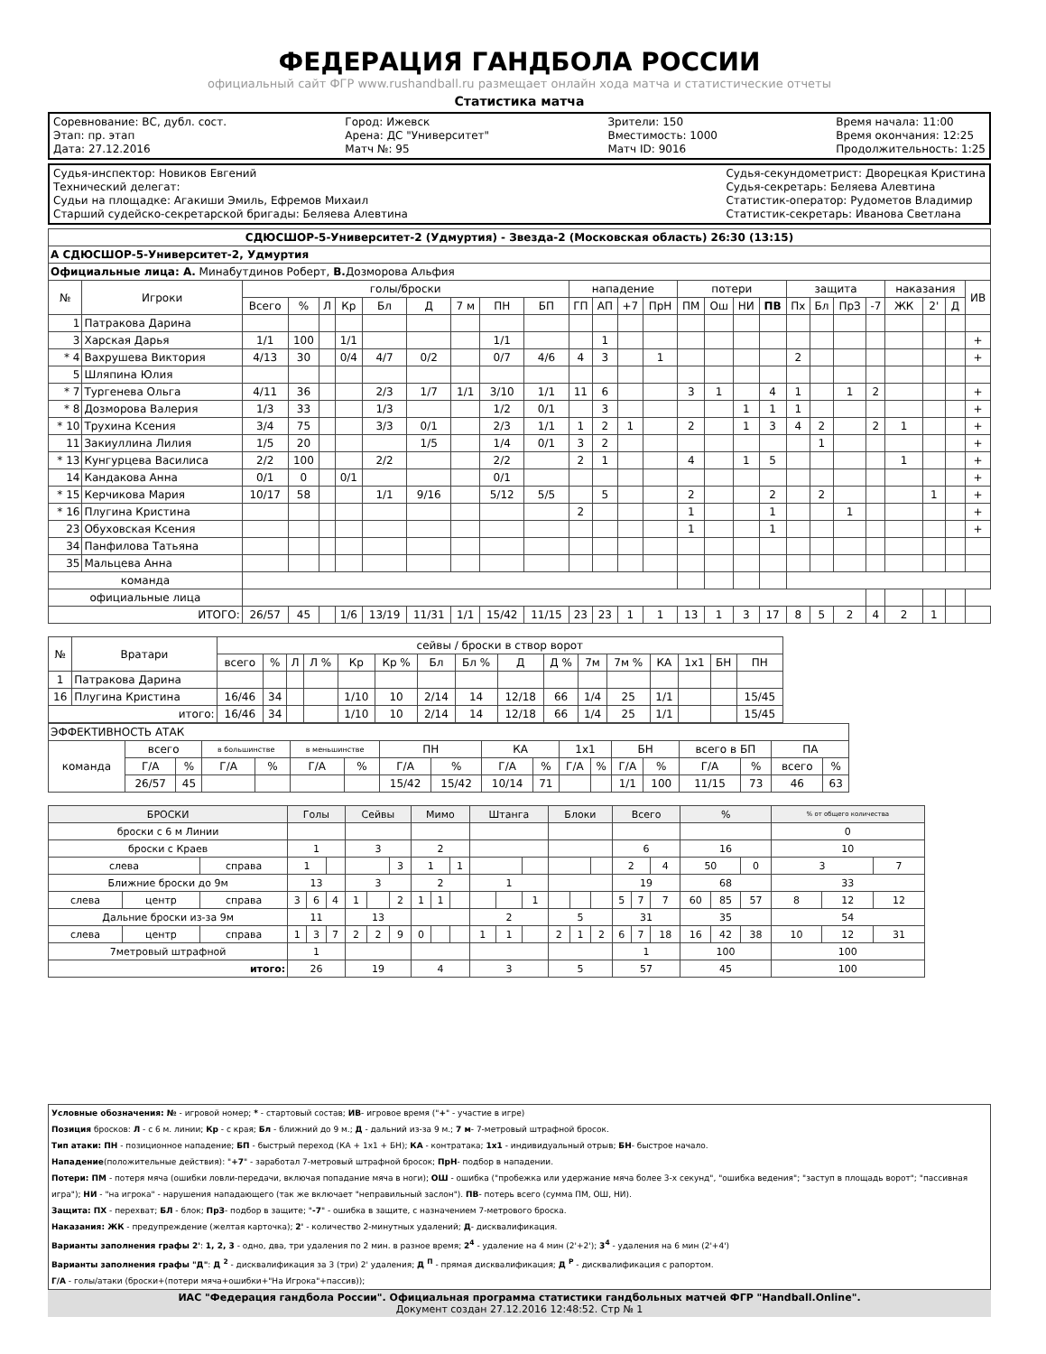ФЕДЕРАЦИЯ ГАНДБОЛА РОССИИ
официальный сайт ФГР www.rushandball.ru размещает онлайн хода матча и статистические отчеты
Статистика матча
Соревнование: ВС, дубл. сост.
Этап: пр. этап
Дата: 27.12.2016
Город: Ижевск
Арена: ДС "Университет"
Матч №: 95
Зрители: 150
Вместимость: 1000
Матч ID: 9016
Время начала: 11:00
Время окончания: 12:25
Продолжительность: 1:25
Судья-инспектор: Новиков Евгений
Технический делегат:
Судьи на площадке: Агакиши Эмиль, Ефремов Михаил
Старший судейско-секретарской бригады: Беляева Алевтина
Судья-секундометрист: Дворецкая Кристина
Судья-секретарь: Беляева Алевтина
Статистик-оператор: Рудометов Владимир
Статистик-секретарь: Иванова Светлана
| СДЮСШОР-5-Университет-2 (Удмуртия) - Звезда-2 (Московская область) 26:30 (13:15) | | | | | | | | | | | | | | | | | | | | | | | | | | |
| А СДЮСШОР-5-Университет-2, Удмуртия | | | | | | | | | | | | | | | | | | | | | | | | | | |
| Официальные лица: А. Минабутдинов Роберт, В. Дозморова Альфия | | | | | | | | | | | | | | | | | | | | | | | | | | |
| № | Игроки | голы/броски | | | | | | | | | нападение | | | | потери | | | | защита | | | | наказания | | | ИВ |
| | | Всего | % | Л | Кр | Бл | Д | 7 м | ПН | БП | ГП | АП | +7 | ПрН | ПМ | Ош | НИ | ПВ | Пх | Бл | ПрЗ | -7 | ЖК | 2' | Д | |
| 1 | Патракова Дарина | | | | | | | | | | | | | | | | | | | | | | | | | |
| 3 | Харская Дарья | 1/1 | 100 | | 1/1 | | | | 1/1 | | | 1 | | | | | | | | | | | | | | + |
| * 4 | Вахрушева Виктория | 4/13 | 30 | | 0/4 | 4/7 | 0/2 | | 0/7 | 4/6 | 4 | 3 | | 1 | | | | | 2 | | | | | | | + |
| 5 | Шляпина Юлия | | | | | | | | | | | | | | | | | | | | | | | | | |
| * 7 | Тургенева Ольга | 4/11 | 36 | | | 2/3 | 1/7 | 1/1 | 3/10 | 1/1 | 11 | 6 | | | 3 | 1 | | 4 | 1 | | 1 | 2 | | | | + |
| * 8 | Дозморова Валерия | 1/3 | 33 | | | 1/3 | | | 1/2 | 0/1 | | 3 | | | | | 1 | 1 | 1 | | | | | | | + |
| * 10 | Трухина Ксения | 3/4 | 75 | | | 3/3 | 0/1 | | 2/3 | 1/1 | 1 | 2 | 1 | | 2 | | 1 | 3 | 4 | 2 | | 2 | 1 | | | + |
| 11 | Закиуллина Лилия | 1/5 | 20 | | | | 1/5 | | 1/4 | 0/1 | 3 | 2 | | | | | | | | 1 | | | | | | + |
| * 13 | Кунгурцева Василиса | 2/2 | 100 | | | 2/2 | | | 2/2 | | 2 | 1 | | | 4 | | 1 | 5 | | | | | 1 | | | + |
| 14 | Кандакова Анна | 0/1 | 0 | | 0/1 | | | | 0/1 | | | | | | | | | | | | | | | | | + |
| * 15 | Керчикова Мария | 10/17 | 58 | | | 1/1 | 9/16 | | 5/12 | 5/5 | | 5 | | | 2 | | | 2 | | 2 | | | | 1 | | + |
| * 16 | Плугина Кристина | | | | | | | | | | 2 | | | | 1 | | | 1 | | | 1 | | | | | + |
| 23 | Обуховская Ксения | | | | | | | | | | | | | | 1 | | | 1 | | | | | | | | + |
| 34 | Панфилова Татьяна | | | | | | | | | | | | | | | | | | | | | | | | | |
| 35 | Мальцева Анна | | | | | | | | | | | | | | | | | | | | | | | | | |
| команда | | | | | | | | | | | | | | | | | | | | | | | | | | |
| официальные лица | | | | | | | | | | | | | | | | | | | | | | | | | | |
| ИТОГО: | | 26/57 | 45 | | 1/6 | 13/19 | 11/31 | 1/1 | 15/42 | 11/15 | 23 | 23 | 1 | 1 | 13 | 1 | 3 | 17 | 8 | 5 | 2 | 4 | 2 | 1 | | |
| № | Вратари | сейвы / броски в створ ворот | | | | | | | | | | | | | | | |
| --- | --- | --- | --- | --- | --- | --- | --- | --- | --- | --- | --- | --- | --- | --- | --- | --- | --- |
| | | всего | % | Л | Л % | Кр | Кр % | Бл | Бл % | Д | Д % | 7м | 7м % | КА | 1х1 | БН | ПН |
| 1 | Патракова Дарина | | | | | | | | | | | | | | | | |
| 16 | Плугина Кристина | 16/46 | 34 | | | 1/10 | 10 | 2/14 | 14 | 12/18 | 66 | 1/4 | 25 | 1/1 | | | 15/45 |
| итого: | | 16/46 | 34 | | | 1/10 | 10 | 2/14 | 14 | 12/18 | 66 | 1/4 | 25 | 1/1 | | | 15/45 |
| ЭФФЕКТИВНОСТЬ АТАК | | | | | | | | | | | | | | | | | | |
| команда | всего | | в большинстве | | в меньшинстве | | ПН | | КА | | 1х1 | | БН | | всего в БП | | ПА | |
| | Г/А | % | Г/А | % | Г/А | % | Г/А | % | Г/А | % | Г/А | % | Г/А | % | Г/А | % | всего | % |
| | 26/57 | 45 | | | | | 15/42 | 15/42 | 10/14 | 71 | | | 1/1 | 100 | 11/15 | 73 | 46 | 63 |
| БРОСКИ | | | Голы | | | Сейвы | | | Мимо | | | Штанга | | | Блоки | | | Всего | | | % | | | % от общего количества | | |
| --- | --- | --- | --- | --- | --- | --- | --- | --- | --- | --- | --- | --- | --- | --- | --- | --- | --- | --- | --- | --- | --- | --- | --- | --- | --- | --- |
| броски с 6 м Линии | | | | | | | | | | | | | | | | | | | | | | | | 0 | | |
| броски с Краев | | | 1 | | | 3 | | | 2 | | | | | | | | | 6 | | | 16 | | | 10 | | |
| слева | | справа | 1 | | | | | 3 | 1 | | 1 | | | | | | | 2 | | 4 | 50 | | 0 | 3 | | 7 |
| Ближние броски до 9м | | | 13 | | | 3 | | | 2 | | | 1 | | | | | | 19 | | | 68 | | | 33 | | |
| слева | центр | справа | 3 | 6 | 4 | 1 | | 2 | 1 | 1 | | | | 1 | | | | 5 | 7 | 7 | 60 | 85 | 57 | 8 | 12 | 12 |
| Дальние броски из-за 9м | | | 11 | | | 13 | | | | | | 2 | | | 5 | | | 31 | | | 35 | | | 54 | | |
| слева | центр | справа | 1 | 3 | 7 | 2 | 2 | 9 | 0 | | | 1 | 1 | | 2 | 1 | 2 | 6 | 7 | 18 | 16 | 42 | 38 | 10 | 12 | 31 |
| 7метровый штрафной | | | 1 | | | | | | | | | | | | | | | 1 | | | 100 | | | 100 | | |
| итого: | | | 26 | | | 19 | | | 4 | | | 3 | | | 5 | | | 57 | | | 45 | | | 100 | | |
Условные обозначения: № - игровой номер; * - стартовый состав; ИВ- игровое время ("+" - участие в игре)
Позиция бросков: Л - с 6 м. линии; Кр - с края; Бл - ближний до 9 м.; Д - дальний из-за 9 м.; 7 м- 7-метровый штрафной бросок.
Тип атаки: ПН - позиционное нападение; БП - быстрый переход (КА + 1х1 + БН); КА - контратака; 1х1 - индивидуальный отрыв; БН- быстрое начало.
Нападение(положительные действия): "+7" - заработал 7-метровый штрафной бросок; ПрН- подбор в нападении.
Потери: ПМ - потеря мяча (ошибки ловли-передачи, включая попадание мяча в ноги); ОШ - ошибка ("пробежка или удержание мяча более 3-х секунд", "ошибка ведения"; "заступ в площадь ворот"; "пассивная игра"); НИ - "на игрока" - нарушения нападающего (так же включает "неправильный заслон"). ПВ- потерь всего (сумма ПМ, ОШ, НИ).
Защита: ПХ - перехват; БЛ - блок; ПрЗ- подбор в защите; "-7" - ошибка в защите, с назначением 7-метрового броска.
Наказания: ЖК - предупреждение (желтая карточка); 2' - количество 2-минутных удалений; Д- дисквалификация.
Варианты заполнения графы 2': 1, 2, 3 - одно, два, три удаления по 2 мин. в разное время; 2<sup>4</sup> - удаление на 4 мин (2'+2'); 3<sup>4</sup> - удаления на 6 мин (2'+4')
Варианты заполнения графы "Д": Д <sup>2</sup> - дисквалификация за 3 (три) 2' удаления; Д <sup>П</sup> - прямая дисквалификация; Д <sup>Р</sup> - дисквалификация с рапортом.
Г/А - голы/атаки (броски+(потери мяча+ошибки+"На Игрока"+пассив));
ИАС "Федерация гандбола России". Официальная программа статистики гандбольных матчей ФГР "Handball.Online".
Документ создан 27.12.2016 12:48:52. Стр № 1